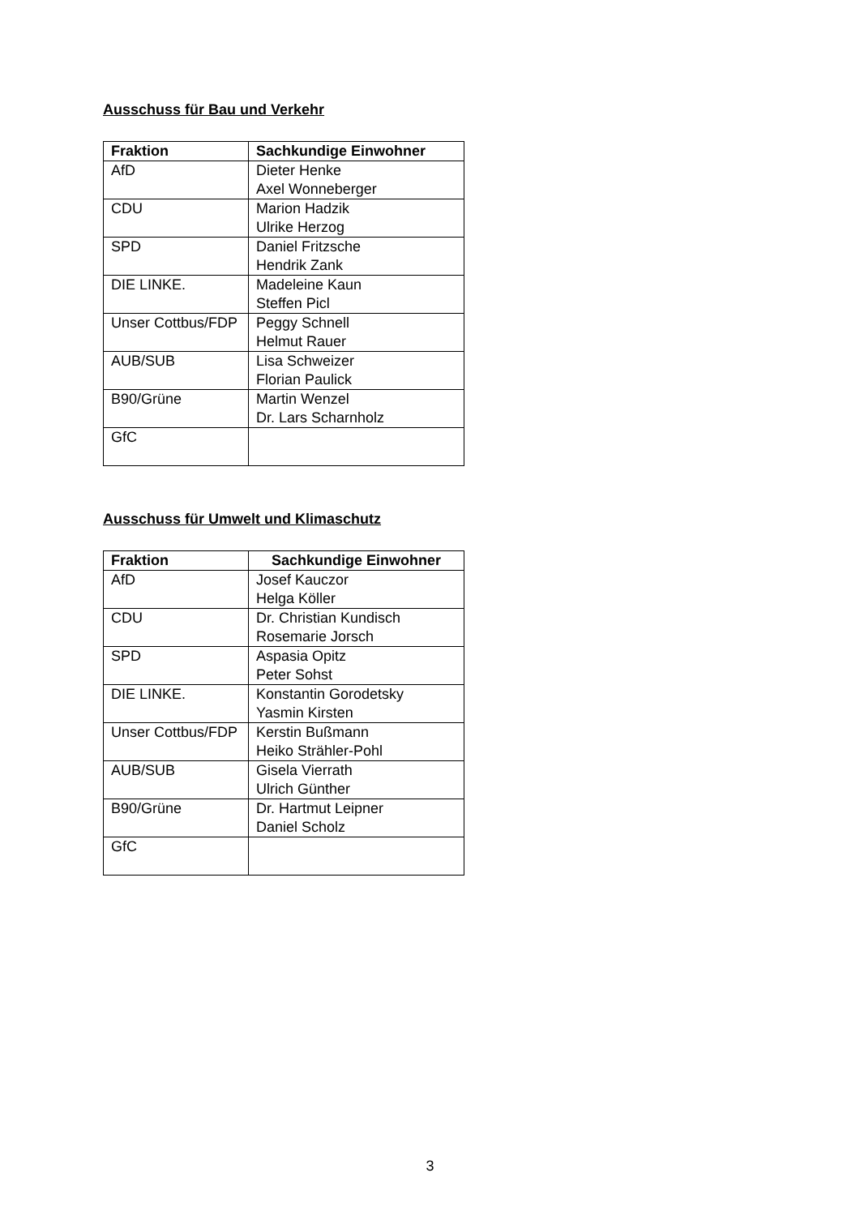Ausschuss für Bau und Verkehr
| Fraktion | Sachkundige Einwohner |
| --- | --- |
| AfD | Dieter Henke Axel Wonneberger |
| CDU | Marion Hadzik Ulrike Herzog |
| SPD | Daniel Fritzsche Hendrik Zank |
| DIE LINKE. | Madeleine Kaun Steffen Picl |
| Unser Cottbus/FDP | Peggy Schnell Helmut Rauer |
| AUB/SUB | Lisa Schweizer Florian Paulick |
| B90/Grüne | Martin Wenzel Dr. Lars Scharnholz |
| GfC | |
Ausschuss für Umwelt und Klimaschutz
| Fraktion | Sachkundige Einwohner |
| --- | --- |
| AfD | Josef Kauczor Helga Köller |
| CDU | Dr. Christian Kundisch Rosemarie Jorsch |
| SPD | Aspasia Opitz Peter Sohst |
| DIE LINKE. | Konstantin Gorodetsky Yasmin Kirsten |
| Unser Cottbus/FDP | Kerstin Bußmann Heiko Strähler-Pohl |
| AUB/SUB | Gisela Vierrath Ulrich Günther |
| B90/Grüne | Dr. Hartmut Leipner Daniel Scholz |
| GfC | |
3